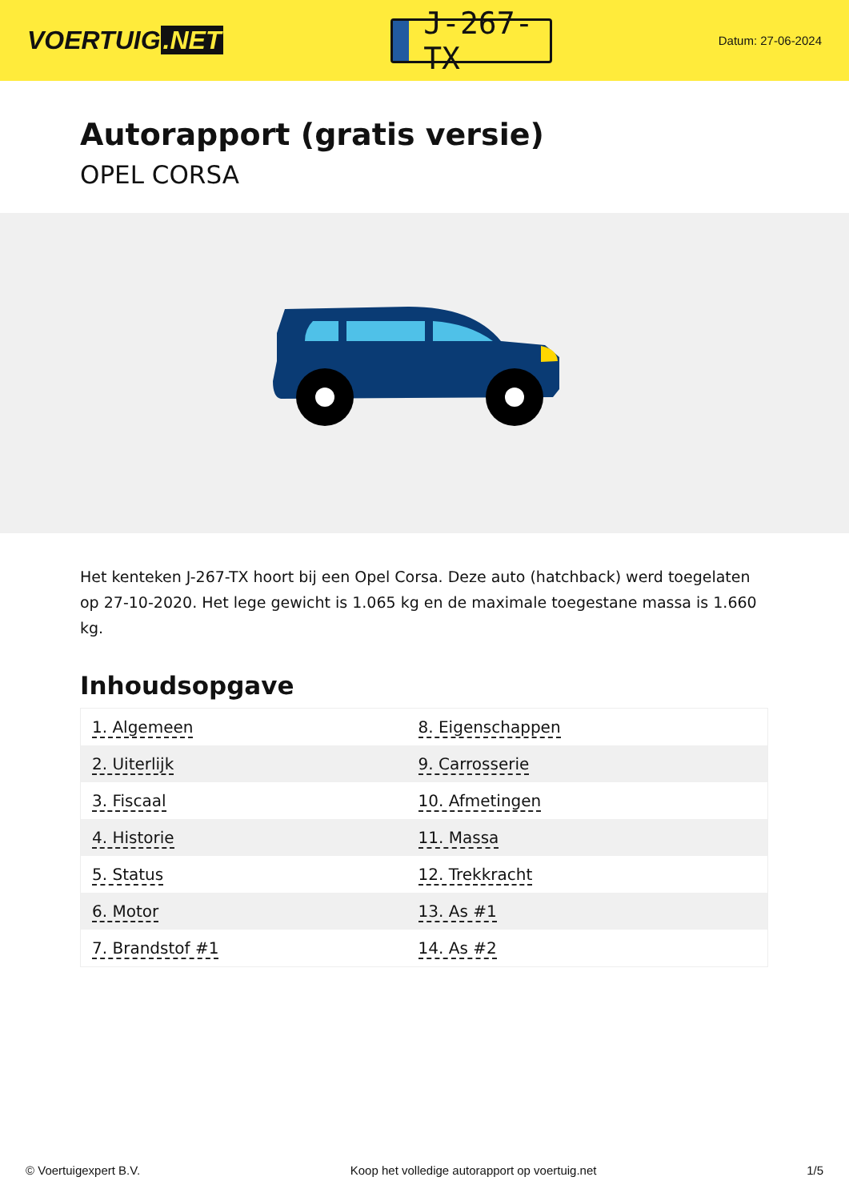VOERTUIG.NET
J-267-TX
Datum: 27-06-2024
Autorapport (gratis versie)
OPEL CORSA
Het kenteken J-267-TX hoort bij een Opel Corsa. Deze auto (hatchback) werd toegelaten op 27-10-2020. Het lege gewicht is 1.065 kg en de maximale toegestane massa is 1.660 kg.
Inhoudsopgave
| 1. Algemeen | 8. Eigenschappen |
| 2. Uiterlijk | 9. Carrosserie |
| 3. Fiscaal | 10. Afmetingen |
| 4. Historie | 11. Massa |
| 5. Status | 12. Trekkracht |
| 6. Motor | 13. As #1 |
| 7. Brandstof #1 | 14. As #2 |
© Voertuigexpert B.V. Koop het volledige autorapport op voertuig.net 1/5